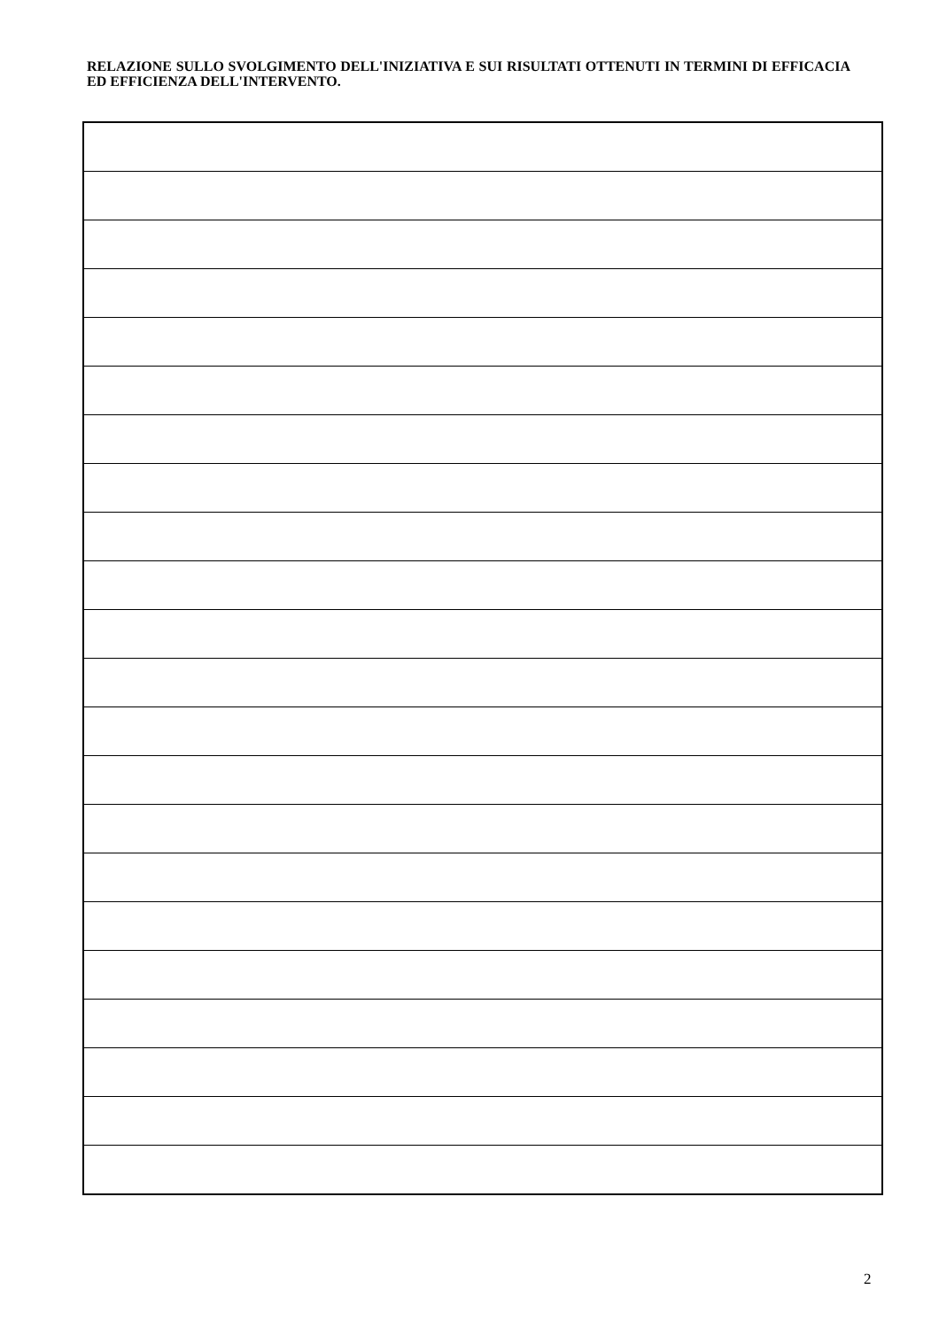RELAZIONE SULLO SVOLGIMENTO DELL'INIZIATIVA E SUI RISULTATI OTTENUTI IN TERMINI DI EFFICACIA ED EFFICIENZA DELL'INTERVENTO.
2